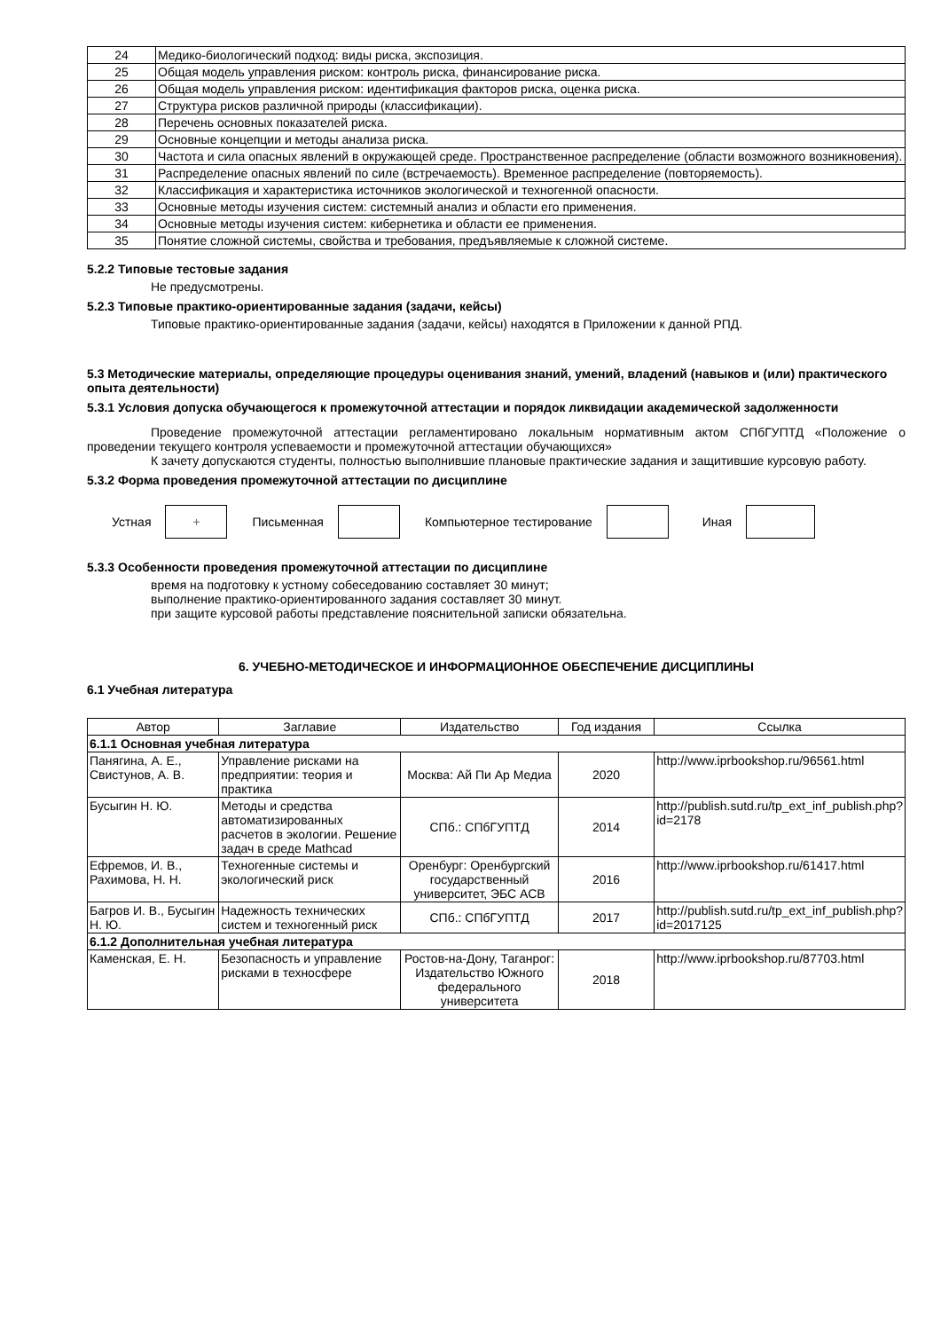| 24 | Медико-биологический подход: виды риска, экспозиция. |
| 25 | Общая модель управления риском: контроль риска, финансирование риска. |
| 26 | Общая модель управления риском: идентификация факторов риска, оценка риска. |
| 27 | Структура рисков различной природы (классификации). |
| 28 | Перечень основных показателей риска. |
| 29 | Основные концепции и методы анализа риска. |
| 30 | Частота и сила опасных явлений в окружающей среде. Пространственное распределение (области возможного возникновения). |
| 31 | Распределение опасных явлений по силе (встречаемость). Временное распределение (повторяемость). |
| 32 | Классификация и характеристика источников экологической и техногенной опасности. |
| 33 | Основные методы изучения систем: системный анализ и области его применения. |
| 34 | Основные методы изучения систем: кибернетика и области ее применения. |
| 35 | Понятие сложной системы, свойства и требования, предъявляемые к сложной системе. |
5.2.2 Типовые тестовые задания
Не предусмотрены.
5.2.3 Типовые практико-ориентированные задания (задачи, кейсы)
Типовые практико-ориентированные задания (задачи, кейсы) находятся в Приложении к данной РПД.
5.3 Методические материалы, определяющие процедуры оценивания знаний, умений, владений (навыков и (или) практического опыта деятельности)
5.3.1 Условия допуска обучающегося к промежуточной аттестации и порядок ликвидации академической задолженности
Проведение промежуточной аттестации регламентировано локальным нормативным актом СПбГУПТД «Положение о проведении текущего контроля успеваемости и промежуточной аттестации обучающихся»
К зачету допускаются студенты, полностью выполнившие плановые практические задания и защитившие курсовую работу.
5.3.2 Форма проведения промежуточной аттестации по дисциплине
Устная
+
Письменная Компьютерное тестирование Иная
5.3.3 Особенности проведения промежуточной аттестации по дисциплине
время на подготовку к устному собеседованию составляет 30 минут;
выполнение практико-ориентированного задания составляет 30 минут.
при защите курсовой работы представление пояснительной записки обязательна.
6. УЧЕБНО-МЕТОДИЧЕСКОЕ И ИНФОРМАЦИОННОЕ ОБЕСПЕЧЕНИЕ ДИСЦИПЛИНЫ
6.1 Учебная литература
| Автор | Заглавие | Издательство | Год издания | Ссылка |
| --- | --- | --- | --- | --- |
| 6.1.1 Основная учебная литература | | | | |
| Панягина, А. Е., Свистунов, А. В. | Управление рисками на предприятии: теория и практика | Москва: Ай Пи Ар Медиа | 2020 | http://www.iprbookshop.ru/96561.html |
| Бусыгин Н. Ю. | Методы и средства автоматизированных расчетов в экологии. Решение задач в среде Mathcad | СПб.: СПбГУПТД | 2014 | http://publish.sutd.ru/tp_ext_inf_publish.php?id=2178 |
| Ефремов, И. В., Рахимова, Н. Н. | Техногенные системы и экологический риск | Оренбург: Оренбургский государственный университет, ЭБС АСВ | 2016 | http://www.iprbookshop.ru/61417.html |
| Багров И. В., Бусыгин Н. Ю. | Надежность технических систем и техногенный риск | СПб.: СПбГУПТД | 2017 | http://publish.sutd.ru/tp_ext_inf_publish.php?id=2017125 |
| 6.1.2 Дополнительная учебная литература | | | | |
| Каменская, Е. Н. | Безопасность и управление рисками в техносфере | Ростов-на-Дону, Таганрог: Издательство Южного федерального университета | 2018 | http://www.iprbookshop.ru/87703.html |